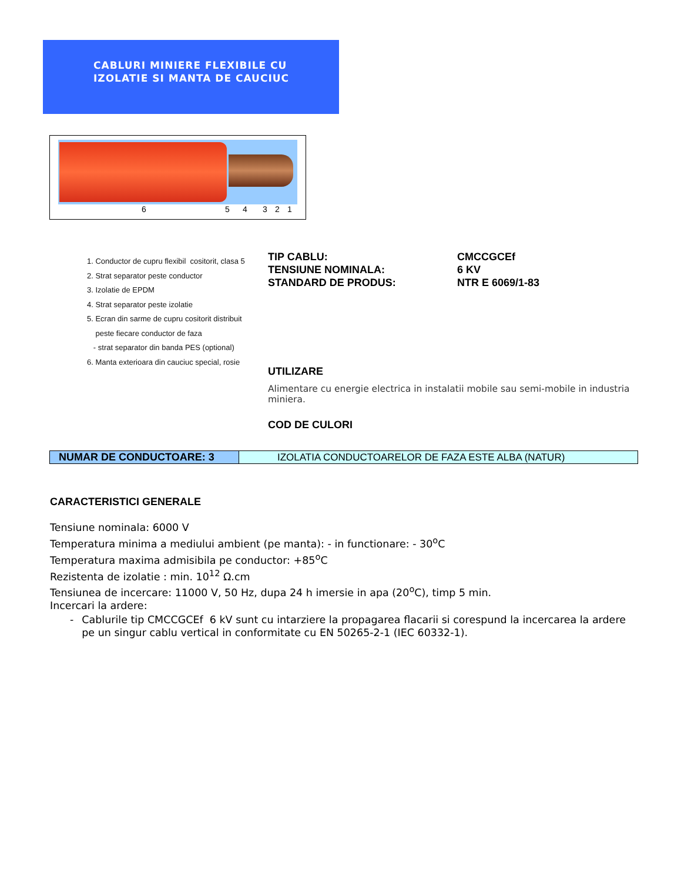CABLURI MINIERE FLEXIBILE CU
IZOLATIE SI MANTA DE CAUCIUC
6 5 4 3 2 1
1. Conductor de cupru flexibil cositorit, clasa 5
2. Strat separator peste conductor
3. Izolatie de EPDM
4. Strat separator peste izolatie
5. Ecran din sarme de cupru cositorit distribuit
peste fiecare conductor de faza
- strat separator din banda PES (optional)
6. Manta exterioara din cauciuc special, rosie
TIP CABLU:
TENSIUNE NOMINALA:
STANDARD DE PRODUS:
CMCCGCEf
6 KV
NTR E 6069/1-83
UTILIZARE
Alimentare cu energie electrica in instalatii mobile sau semi-mobile in industria miniera.
COD DE CULORI
| NUMAR DE CONDUCTOARE: 3 | IZOLATIA CONDUCTOARELOR DE FAZA ESTE ALBA (NATUR) |
CARACTERISTICI GENERALE
Tensiune nominala: 6000 V
Temperatura minima a mediului ambient (pe manta): - in functionare: - 30<sup>o</sup>C
Temperatura maxima admisibila pe conductor: +85<sup>o</sup>C
Rezistenta de izolatie : min. 10<sup>12</sup> Ω.cm
Tensiunea de incercare: 11000 V, 50 Hz, dupa 24 h imersie in apa (20<sup>o</sup>C), timp 5 min.
Incercari la ardere:
- Cablurile tip CMCCGCEf 6 kV sunt cu intarziere la propagarea flacarii si corespund la incercarea la ardere pe un singur cablu vertical in conformitate cu EN 50265-2-1 (IEC 60332-1).